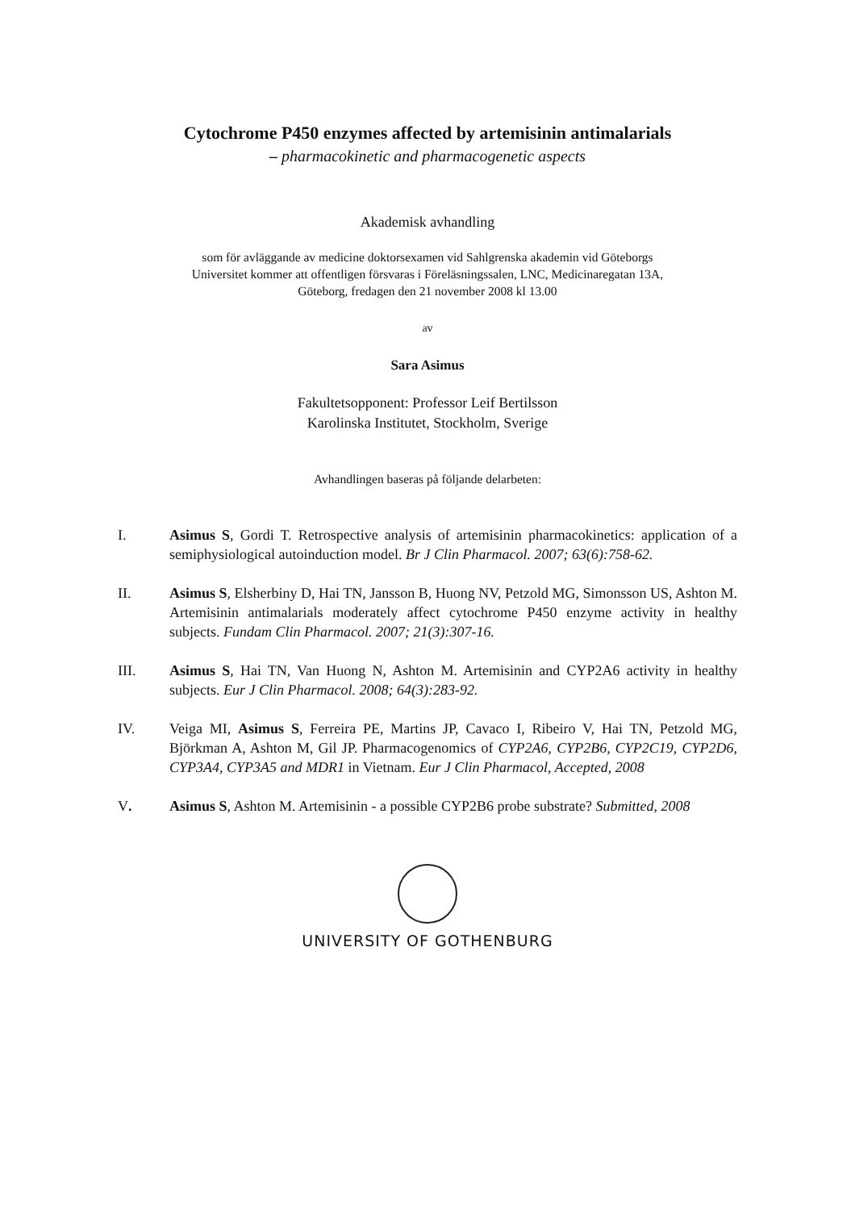Cytochrome P450 enzymes affected by artemisinin antimalarials
– pharmacokinetic and pharmacogenetic aspects
Akademisk avhandling
som för avläggande av medicine doktorsexamen vid Sahlgrenska akademin vid Göteborgs
Universitet kommer att offentligen försvaras i Föreläsningssalen, LNC, Medicinaregatan 13A,
Göteborg, fredagen den 21 november 2008 kl 13.00
av
Sara Asimus
Fakultetsopponent: Professor Leif Bertilsson
Karolinska Institutet, Stockholm, Sverige
Avhandlingen baseras på följande delarbeten:
I. Asimus S, Gordi T. Retrospective analysis of artemisinin pharmacokinetics: application of a semiphysiological autoinduction model. Br J Clin Pharmacol. 2007; 63(6):758-62.
II. Asimus S, Elsherbiny D, Hai TN, Jansson B, Huong NV, Petzold MG, Simonsson US, Ashton M. Artemisinin antimalarials moderately affect cytochrome P450 enzyme activity in healthy subjects. Fundam Clin Pharmacol. 2007; 21(3):307-16.
III. Asimus S, Hai TN, Van Huong N, Ashton M. Artemisinin and CYP2A6 activity in healthy subjects. Eur J Clin Pharmacol. 2008; 64(3):283-92.
IV. Veiga MI, Asimus S, Ferreira PE, Martins JP, Cavaco I, Ribeiro V, Hai TN, Petzold MG, Björkman A, Ashton M, Gil JP. Pharmacogenomics of CYP2A6, CYP2B6, CYP2C19, CYP2D6, CYP3A4, CYP3A5 and MDR1 in Vietnam. Eur J Clin Pharmacol, Accepted, 2008
V. Asimus S, Ashton M. Artemisinin - a possible CYP2B6 probe substrate? Submitted, 2008
UNIVERSITY OF GOTHENBURG